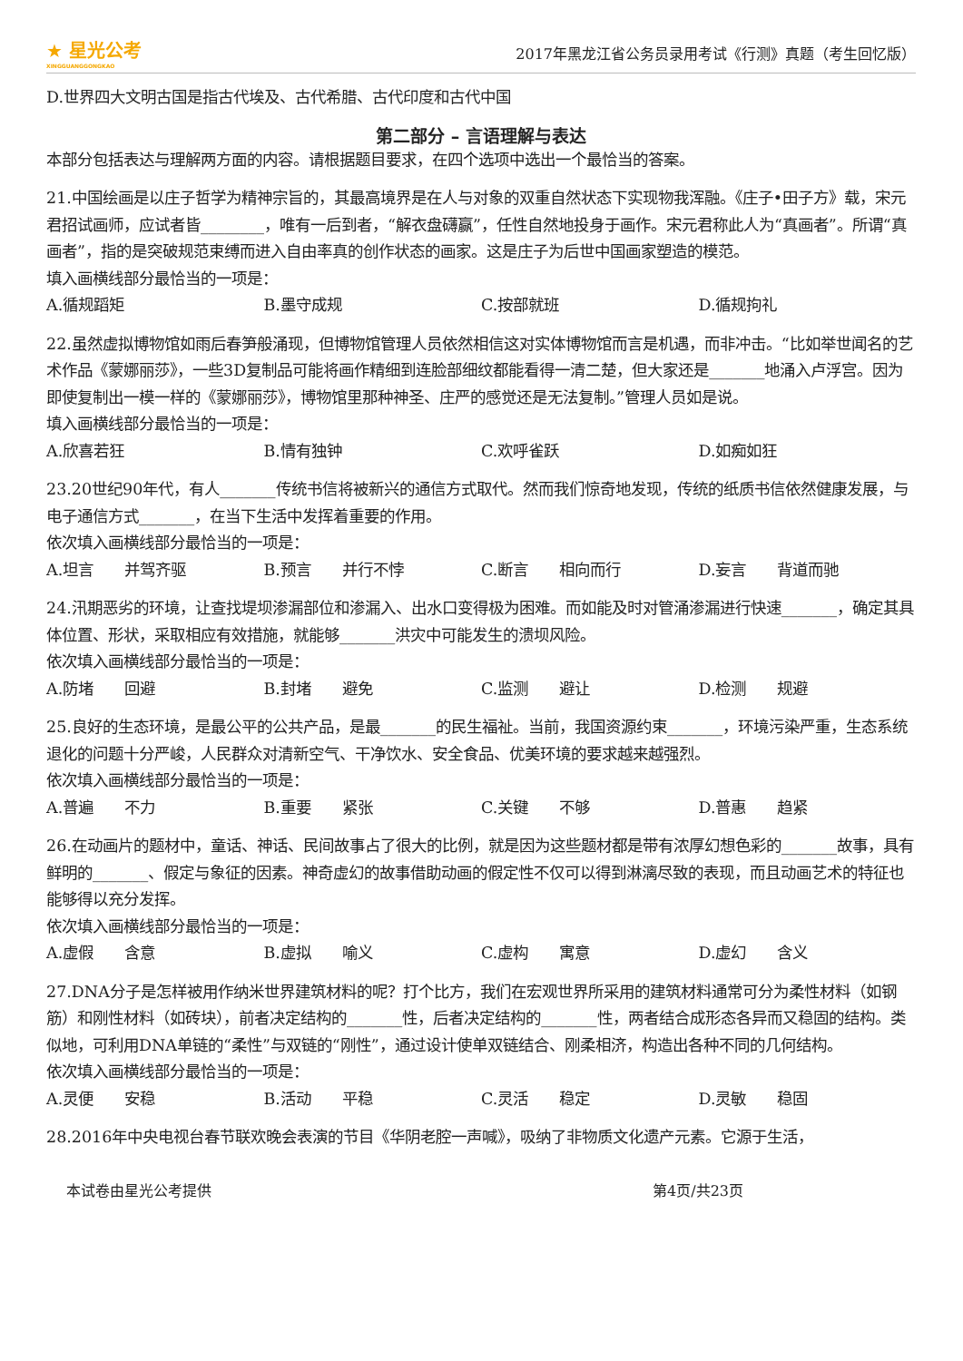★ 星光公考
XINGGUANGGONGKAO
2017年黑龙江省公务员录用考试《行测》真题（考生回忆版）
D.世界四大文明古国是指古代埃及、古代希腊、古代印度和古代中国
第二部分 – 言语理解与表达
本部分包括表达与理解两方面的内容。请根据题目要求，在四个选项中选出一个最恰当的答案。
21.中国绘画是以庄子哲学为精神宗旨的，其最高境界是在人与对象的双重自然状态下实现物我浑融。《庄子•田子方》载，宋元君招试画师，应试者皆________，唯有一后到者，“解衣盘礴赢”，任性自然地投身于画作。宋元君称此人为“真画者”。所谓“真画者”，指的是突破规范束缚而进入自由率真的创作状态的画家。这是庄子为后世中国画家塑造的模范。
填入画横线部分最恰当的一项是：
A.循规蹈矩 B.墨守成规 C.按部就班 D.循规拘礼
22.虽然虚拟博物馆如雨后春笋般涌现，但博物馆管理人员依然相信这对实体博物馆而言是机遇，而非冲击。“比如举世闻名的艺术作品《蒙娜丽莎》，一些3D复制品可能将画作精细到连脸部细纹都能看得一清二楚，但大家还是_______地涌入卢浮宫。因为即使复制出一模一样的《蒙娜丽莎》，博物馆里那种神圣、庄严的感觉还是无法复制。”管理人员如是说。
填入画横线部分最恰当的一项是：
A.欣喜若狂 B.情有独钟 C.欢呼雀跃 D.如痴如狂
23.20世纪90年代，有人_______传统书信将被新兴的通信方式取代。然而我们惊奇地发现，传统的纸质书信依然健康发展，与电子通信方式_______，在当下生活中发挥着重要的作用。
依次填入画横线部分最恰当的一项是：
A.坦言　　并驾齐驱 B.预言　　并行不悖 C.断言　　相向而行 D.妄言　　背道而驰
24.汛期恶劣的环境，让查找堤坝渗漏部位和渗漏入、出水口变得极为困难。而如能及时对管涌渗漏进行快速_______，确定其具体位置、形状，采取相应有效措施，就能够_______洪灾中可能发生的溃坝风险。
依次填入画横线部分最恰当的一项是：
A.防堵　　回避 B.封堵　　避免 C.监测　　避让 D.检测　　规避
25.良好的生态环境，是最公平的公共产品，是最_______的民生福祉。当前，我国资源约束_______，环境污染严重，生态系统退化的问题十分严峻，人民群众对清新空气、干净饮水、安全食品、优美环境的要求越来越强烈。
依次填入画横线部分最恰当的一项是：
A.普遍　　不力 B.重要　　紧张 C.关键　　不够 D.普惠　　趋紧
26.在动画片的题材中，童话、神话、民间故事占了很大的比例，就是因为这些题材都是带有浓厚幻想色彩的_______故事，具有鲜明的_______、假定与象征的因素。神奇虚幻的故事借助动画的假定性不仅可以得到淋漓尽致的表现，而且动画艺术的特征也能够得以充分发挥。
依次填入画横线部分最恰当的一项是：
A.虚假　　含意 B.虚拟　　喻义 C.虚构　　寓意 D.虚幻　　含义
27.DNA分子是怎样被用作纳米世界建筑材料的呢？打个比方，我们在宏观世界所采用的建筑材料通常可分为柔性材料（如钢筋）和刚性材料（如砖块），前者决定结构的_______性，后者决定结构的_______性，两者结合成形态各异而又稳固的结构。类似地，可利用DNA单链的“柔性”与双链的“刚性”，通过设计使单双链结合、刚柔相济，构造出各种不同的几何结构。
依次填入画横线部分最恰当的一项是：
A.灵便　　安稳 B.活动　　平稳 C.灵活　　稳定 D.灵敏　　稳固
28.2016年中央电视台春节联欢晚会表演的节目《华阴老腔一声喊》，吸纳了非物质文化遗产元素。它源于生活，
本试卷由星光公考提供 第4页/共23页